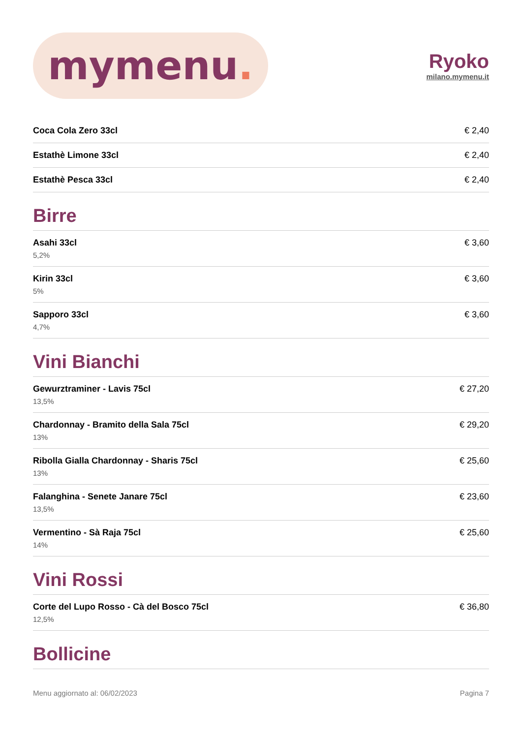mymenu.
Ryoko
milano.mymenu.it
Coca Cola Zero 33cl € 2,40
Estathè Limone 33cl € 2,40
Estathè Pesca 33cl € 2,40
Birre
Asahi 33cl
5,2%
€ 3,60
Kirin 33cl
5%
€ 3,60
Sapporo 33cl
4,7%
€ 3,60
Vini Bianchi
Gewurztraminer - Lavis 75cl
13,5%
€ 27,20
Chardonnay - Bramito della Sala 75cl
13%
€ 29,20
Ribolla Gialla Chardonnay - Sharis 75cl
13%
€ 25,60
Falanghina - Senete Janare 75cl
13,5%
€ 23,60
Vermentino - Sà Raja 75cl
14%
€ 25,60
Vini Rossi
Corte del Lupo Rosso - Cà del Bosco 75cl
12,5%
€ 36,80
Bollicine
Menu aggiornato al: 06/02/2023 Pagina 7